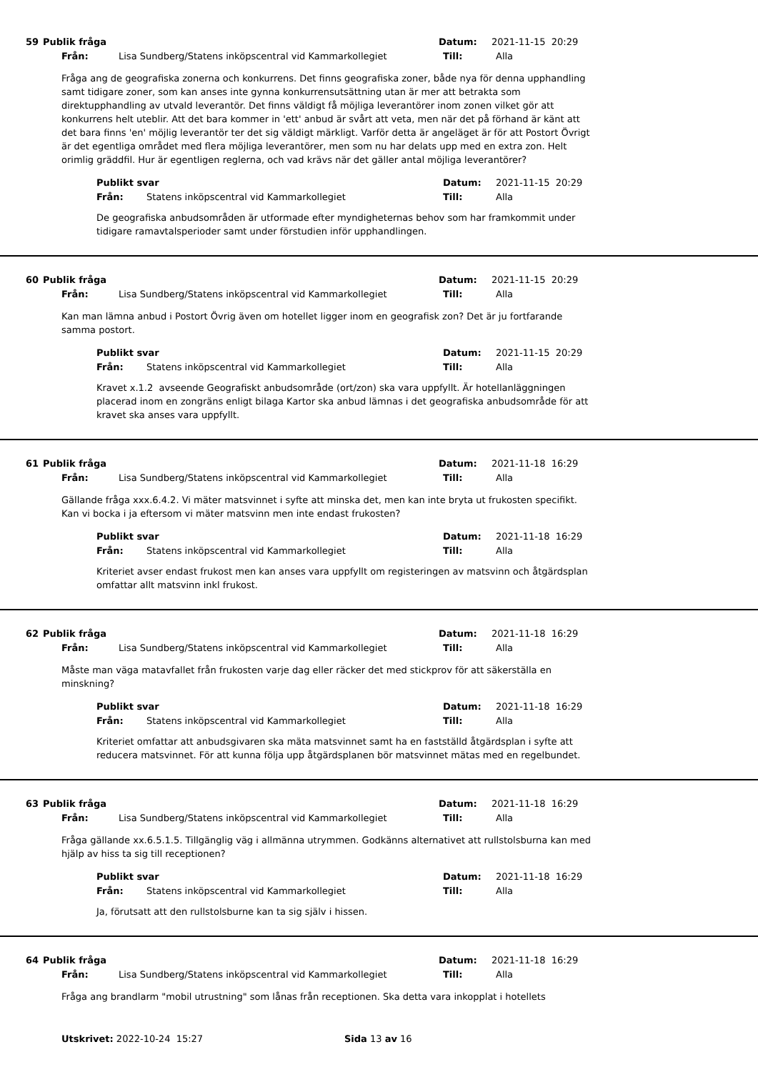59 Publik fråga Datum: 2021-11-15 20:29
Från: Lisa Sundberg/Statens inköpscentral vid Kammarkollegiet Till: Alla
Fråga ang de geografiska zonerna och konkurrens. Det finns geografiska zoner, både nya för denna upphandling samt tidigare zoner, som kan anses inte gynna konkurrensutsättning utan är mer att betrakta som direktupphandling av utvald leverantör. Det finns väldigt få möjliga leverantörer inom zonen vilket gör att konkurrens helt uteblir. Att det bara kommer in 'ett' anbud är svårt att veta, men när det på förhand är känt att det bara finns 'en' möjlig leverantör ter det sig väldigt märkligt. Varför detta är angeläget är för att Postort Övrigt är det egentliga området med flera möjliga leverantörer, men som nu har delats upp med en extra zon. Helt orimlig gräddfil. Hur är egentligen reglerna, och vad krävs när det gäller antal möjliga leverantörer?
Publikt svar Datum: 2021-11-15 20:29
Från: Statens inköpscentral vid Kammarkollegiet Till: Alla
De geografiska anbudsområden är utformade efter myndigheternas behov som har framkommit under tidigare ramavtalsperioder samt under förstudien inför upphandlingen.
60 Publik fråga Datum: 2021-11-15 20:29
Från: Lisa Sundberg/Statens inköpscentral vid Kammarkollegiet Till: Alla
Kan man lämna anbud i Postort Övrig även om hotellet ligger inom en geografisk zon? Det är ju fortfarande samma postort.
Publikt svar Datum: 2021-11-15 20:29
Från: Statens inköpscentral vid Kammarkollegiet Till: Alla
Kravet x.1.2 avseende Geografiskt anbudsområde (ort/zon) ska vara uppfyllt. Är hotellanläggningen placerad inom en zongräns enligt bilaga Kartor ska anbud lämnas i det geografiska anbudsområde för att kravet ska anses vara uppfyllt.
61 Publik fråga Datum: 2021-11-18 16:29
Från: Lisa Sundberg/Statens inköpscentral vid Kammarkollegiet Till: Alla
Gällande fråga xxx.6.4.2. Vi mäter matsvinnet i syfte att minska det, men kan inte bryta ut frukosten specifikt. Kan vi bocka i ja eftersom vi mäter matsvinn men inte endast frukosten?
Publikt svar Datum: 2021-11-18 16:29
Från: Statens inköpscentral vid Kammarkollegiet Till: Alla
Kriteriet avser endast frukost men kan anses vara uppfyllt om registeringen av matsvinn och åtgärdsplan omfattar allt matsvinn inkl frukost.
62 Publik fråga Datum: 2021-11-18 16:29
Från: Lisa Sundberg/Statens inköpscentral vid Kammarkollegiet Till: Alla
Måste man väga matavfallet från frukosten varje dag eller räcker det med stickprov för att säkerställa en minskning?
Publikt svar Datum: 2021-11-18 16:29
Från: Statens inköpscentral vid Kammarkollegiet Till: Alla
Kriteriet omfattar att anbudsgivaren ska mäta matsvinnet samt ha en fastställd åtgärdsplan i syfte att reducera matsvinnet. För att kunna följa upp åtgärdsplanen bör matsvinnet mätas med en regelbundet.
63 Publik fråga Datum: 2021-11-18 16:29
Från: Lisa Sundberg/Statens inköpscentral vid Kammarkollegiet Till: Alla
Fråga gällande xx.6.5.1.5. Tillgänglig väg i allmänna utrymmen. Godkänns alternativet att rullstolsburna kan med hjälp av hiss ta sig till receptionen?
Publikt svar Datum: 2021-11-18 16:29
Från: Statens inköpscentral vid Kammarkollegiet Till: Alla
Ja, förutsatt att den rullstolsburne kan ta sig själv i hissen.
64 Publik fråga Datum: 2021-11-18 16:29
Från: Lisa Sundberg/Statens inköpscentral vid Kammarkollegiet Till: Alla
Fråga ang brandlarm "mobil utrustning" som lånas från receptionen. Ska detta vara inkopplat i hotellets
Utskrivet: 2022-10-24 15:27 Sida 13 av 16